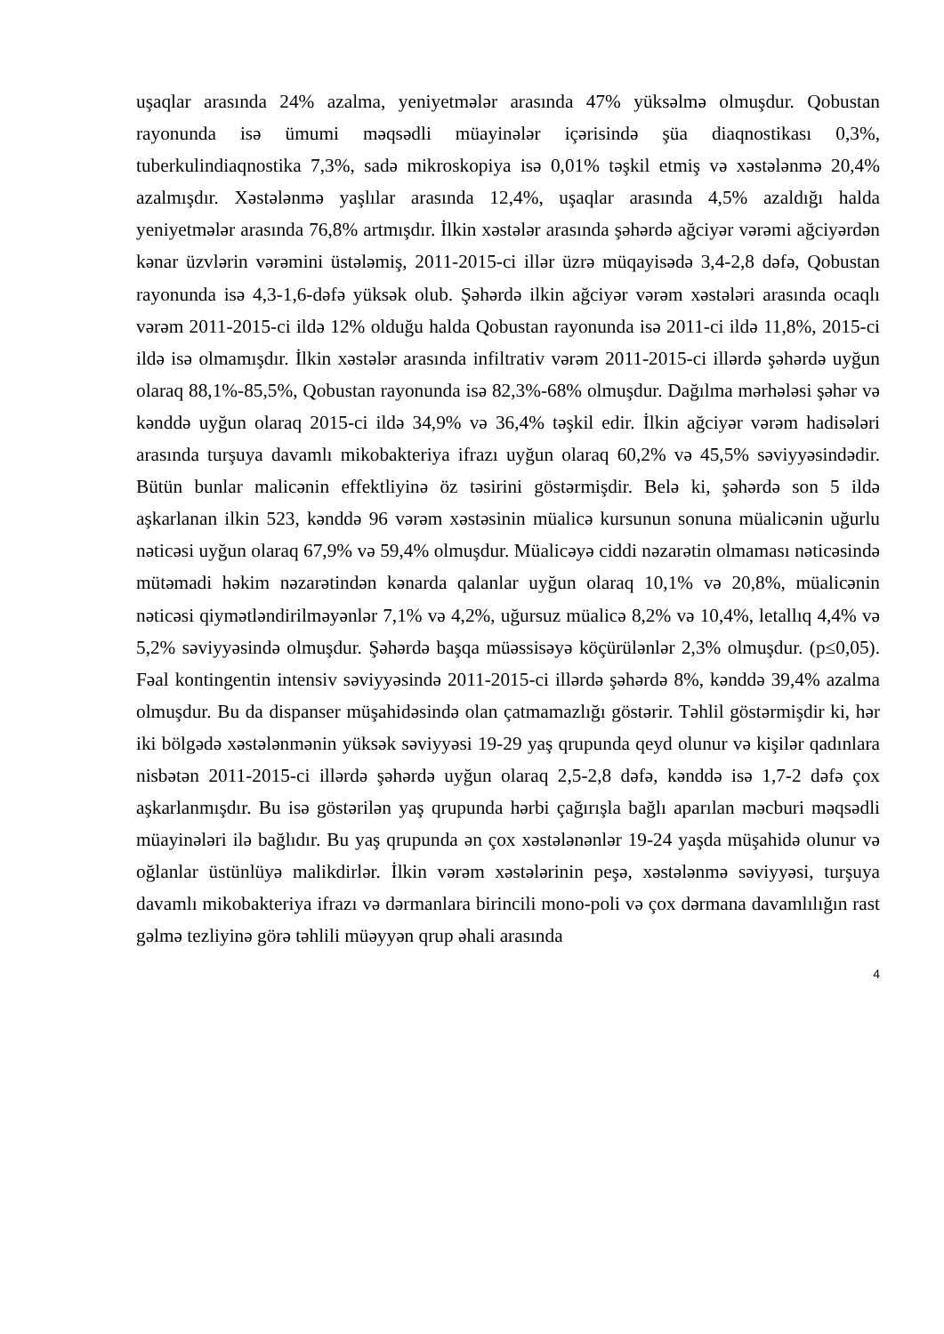uşaqlar arasında 24% azalma, yeniyetmələr arasında 47% yüksəlmə olmuşdur. Qobustan rayonunda isə ümumi məqsədli müayinələr içərisində şüa diaqnostikası 0,3%, tuberkulindiaqnostika 7,3%, sadə mikroskopiya isə 0,01% təşkil etmiş və xəstələnmə 20,4% azalmışdır. Xəstələnmə yaşlılar arasında 12,4%, uşaqlar arasında 4,5% azaldığı halda yeniyetmələr arasında 76,8% artmışdır. İlkin xəstələr arasında şəhərdə ağciyər vərəmi ağciyərdən kənar üzvlərin vərəmini üstələmiş, 2011-2015-ci illər üzrə müqayisədə 3,4-2,8 dəfə, Qobustan rayonunda isə 4,3-1,6-dəfə yüksək olub. Şəhərdə ilkin ağciyər vərəm xəstələri arasında ocaqlı vərəm 2011-2015-ci ildə 12% olduğu halda Qobustan rayonunda isə 2011-ci ildə 11,8%, 2015-ci ildə isə olmamışdır. İlkin xəstələr arasında infiltrativ vərəm 2011-2015-ci illərdə şəhərdə uyğun olaraq 88,1%-85,5%, Qobustan rayonunda isə 82,3%-68% olmuşdur. Dağılma mərhələsi şəhər və kənddə uyğun olaraq 2015-ci ildə 34,9% və 36,4% təşkil edir. İlkin ağciyər vərəm hadisələri arasında turşuya davamlı mikobakteriya ifrazı uyğun olaraq 60,2% və 45,5% səviyyəsindədir. Bütün bunlar malicənin effektliyinə öz təsirini göstərmişdir. Belə ki, şəhərdə son 5 ildə aşkarlanan ilkin 523, kənddə 96 vərəm xəstəsinin müalicə kursunun sonuna müalicənin uğurlu nəticəsi uyğun olaraq 67,9% və 59,4% olmuşdur. Müalicəyə ciddi nəzarətin olmaması nəticəsində mütəmadi həkim nəzarətindən kənarda qalanlar uyğun olaraq 10,1% və 20,8%, müalicənin nəticəsi qiymətləndirilməyənlər 7,1% və 4,2%, uğursuz müalicə 8,2% və 10,4%, letallıq 4,4% və 5,2% səviyyəsində olmuşdur. Şəhərdə başqa müəssisəyə köçürülənlər 2,3% olmuşdur. (p≤0,05). Fəal kontingentin intensiv səviyyəsində 2011-2015-ci illərdə şəhərdə 8%, kənddə 39,4% azalma olmuşdur. Bu da dispanser müşahidəsində olan çatmamazlığı göstərir. Təhlil göstərmişdir ki, hər iki bölgədə xəstələnmənin yüksək səviyyəsi 19-29 yaş qrupunda qeyd olunur və kişilər qadınlara nisbətən 2011-2015-ci illərdə şəhərdə uyğun olaraq 2,5-2,8 dəfə, kənddə isə 1,7-2 dəfə çox aşkarlanmışdır. Bu isə göstərilən yaş qrupunda hərbi çağırışla bağlı aparılan məcburi məqsədli müayinələri ilə bağlıdır. Bu yaş qrupunda ən çox xəstələnənlər 19-24 yaşda müşahidə olunur və oğlanlar üstünlüyə malikdirlər. İlkin vərəm xəstələrinin peşə, xəstələnmə səviyyəsi, turşuya davamlı mikobakteriya ifrazı və dərmanlara birincili mono-poli və çox dərmana davamlılığın rast gəlmə tezliyinə görə təhlili müəyyən qrup əhali arasında
4